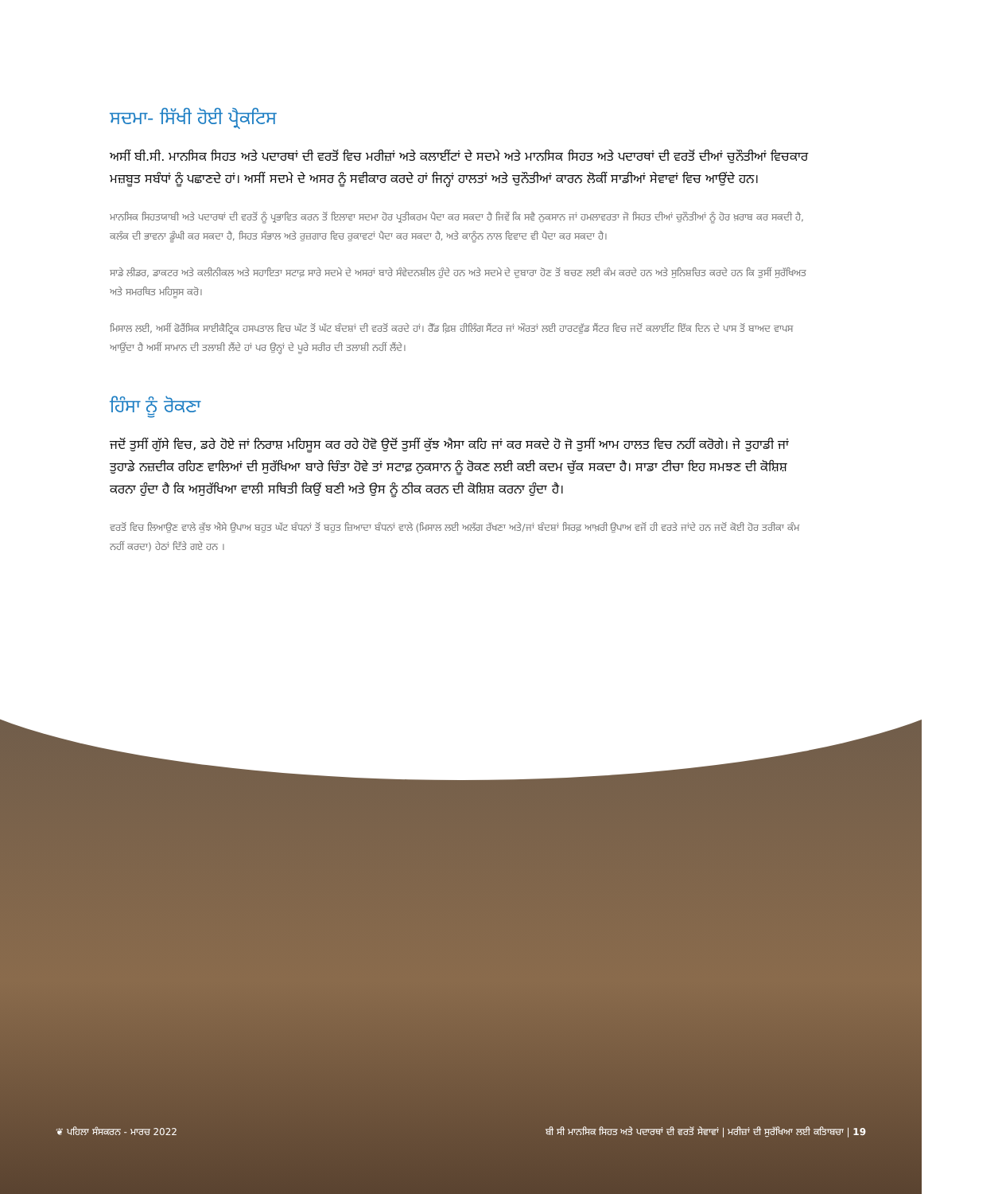ਸਦਮਾ- ਸਿੱਖੀ ਹੋਈ ਪ੍ਰੈਕਟਿਸ
ਅਸੀਂ ਬੀ.ਸੀ. ਮਾਨਸਿਕ ਸਿਹਤ ਅਤੇ ਪਦਾਰਥਾਂ ਦੀ ਵਰਤੋਂ ਵਿਚ ਮਰੀਜ਼ਾਂ ਅਤੇ ਕਲਾਈਂਟਾਂ ਦੇ ਸਦਮੇ ਅਤੇ ਮਾਨਸਿਕ ਸਿਹਤ ਅਤੇ ਪਦਾਰਥਾਂ ਦੀ ਵਰਤੋਂ ਦੀਆਂ ਚੁਨੌਤੀਆਂ ਵਿਚਕਾਰ ਮਜ਼ਬੂਤ ਸਬੰਧਾਂ ਨੂੰ ਪਛਾਣਦੇ ਹਾਂ। ਅਸੀਂ ਸਦਮੇ ਦੇ ਅਸਰ ਨੂੰ ਸਵੀਕਾਰ ਕਰਦੇ ਹਾਂ ਜਿਨ੍ਹਾਂ ਹਾਲਤਾਂ ਅਤੇ ਚੁਨੌਤੀਆਂ ਕਾਰਨ ਲੋਕੀਂ ਸਾਡੀਆਂ ਸੇਵਾਵਾਂ ਵਿਚ ਆਉਂਦੇ ਹਨ।
ਮਾਨਸਿਕ ਸਿਹਤਯਾਬੀ ਅਤੇ ਪਦਾਰਥਾਂ ਦੀ ਵਰਤੋਂ ਨੂੰ ਪ੍ਰਭਾਵਿਤ ਕਰਨ ਤੋਂ ਇਲਾਵਾ ਸਦਮਾ ਹੋਰ ਪ੍ਰਤੀਕਰਮ ਪੈਦਾ ਕਰ ਸਕਦਾ ਹੈ ਜਿਵੇਂ ਕਿ ਸਵੈ ਨੁਕਸਾਨ ਜਾਂ ਹਮਲਾਵਰਤਾ ਜੋ ਸਿਹਤ ਦੀਆਂ ਚੁਨੌਤੀਆਂ ਨੂੰ ਹੋਰ ਖ਼ਰਾਬ ਕਰ ਸਕਦੀ ਹੈ, ਕਲੰਕ ਦੀ ਭਾਵਨਾ ਡੂੰਘੀ ਕਰ ਸਕਦਾ ਹੈ, ਸਿਹਤ ਸੰਭਾਲ ਅਤੇ ਰੁਜ਼ਗਾਰ ਵਿਚ ਰੁਕਾਵਟਾਂ ਪੈਦਾ ਕਰ ਸਕਦਾ ਹੈ, ਅਤੇ ਕਾਨੂੰਨ ਨਾਲ ਵਿਵਾਦ ਵੀ ਪੈਦਾ ਕਰ ਸਕਦਾ ਹੈ।
ਸਾਡੇ ਲੀਡਰ, ਡਾਕਟਰ ਅਤੇ ਕਲੀਨੀਕਲ ਅਤੇ ਸਹਾਇਤਾ ਸਟਾਫ਼ ਸਾਰੇ ਸਦਮੇ ਦੇ ਅਸਰਾਂ ਬਾਰੇ ਸੰਵੇਦਨਸ਼ੀਲ ਹੁੰਦੇ ਹਨ ਅਤੇ ਸਦਮੇ ਦੇ ਦੁਬਾਰਾ ਹੋਣ ਤੋਂ ਬਚਣ ਲਈ ਕੰਮ ਕਰਦੇ ਹਨ ਅਤੇ ਸੁਨਿਸ਼ਚਿਤ ਕਰਦੇ ਹਨ ਕਿ ਤੁਸੀਂ ਸੁਰੱਖਿਅਤ ਅਤੇ ਸਮਰਥਿਤ ਮਹਿਸੂਸ ਕਰੋ।
ਮਿਸਾਲ ਲਈ, ਅਸੀਂ ਫੋਰੈਂਸਿਕ ਸਾਈਕੈਟ੍ਰਿਕ ਹਸਪਤਾਲ ਵਿਚ ਘੱਟ ਤੋਂ ਘੱਟ ਬੰਦਸ਼ਾਂ ਦੀ ਵਰਤੋਂ ਕਰਦੇ ਹਾਂ। ਰੈੱਡ ਫ਼ਿਸ਼ ਹੀਲਿੰਗ ਸੈਂਟਰ ਜਾਂ ਔਰਤਾਂ ਲਈ ਹਾਰਟਵੁੱਡ ਸੈਂਟਰ ਵਿਚ ਜਦੋਂ ਕਲਾਈਂਟ ਇੱਕ ਦਿਨ ਦੇ ਪਾਸ ਤੋਂ ਬਾਅਦ ਵਾਪਸ ਆਉਂਦਾ ਹੈ ਅਸੀਂ ਸਾਮਾਨ ਦੀ ਤਲਾਸ਼ੀ ਲੈਂਦੇ ਹਾਂ ਪਰ ਉਨ੍ਹਾਂ ਦੇ ਪੂਰੇ ਸਰੀਰ ਦੀ ਤਲਾਸ਼ੀ ਨਹੀਂ ਲੈਂਦੇ।
ਹਿੰਸਾ ਨੂੰ ਰੋਕਣਾ
ਜਦੋਂ ਤੁਸੀਂ ਗੁੱਸੇ ਵਿਚ, ਡਰੇ ਹੋਏ ਜਾਂ ਨਿਰਾਸ਼ ਮਹਿਸੂਸ ਕਰ ਰਹੇ ਹੋਵੋ ਉਦੋਂ ਤੁਸੀਂ ਕੁੱਝ ਐਸਾ ਕਹਿ ਜਾਂ ਕਰ ਸਕਦੇ ਹੋ ਜੋ ਤੁਸੀਂ ਆਮ ਹਾਲਤ ਵਿਚ ਨਹੀਂ ਕਰੋਗੇ। ਜੇ ਤੁਹਾਡੀ ਜਾਂ ਤੁਹਾਡੇ ਨਜ਼ਦੀਕ ਰਹਿਣ ਵਾਲਿਆਂ ਦੀ ਸੁਰੱਖਿਆ ਬਾਰੇ ਚਿੰਤਾ ਹੋਵੇ ਤਾਂ ਸਟਾਫ਼ ਨੁਕਸਾਨ ਨੂੰ ਰੋਕਣ ਲਈ ਕਈ ਕਦਮ ਚੁੱਕ ਸਕਦਾ ਹੈ। ਸਾਡਾ ਟੀਚਾ ਇਹ ਸਮਝਣ ਦੀ ਕੋਸ਼ਿਸ਼ ਕਰਨਾ ਹੁੰਦਾ ਹੈ ਕਿ ਅਸੁਰੱਖਿਆ ਵਾਲੀ ਸਥਿਤੀ ਕਿਉਂ ਬਣੀ ਅਤੇ ਉਸ ਨੂੰ ਠੀਕ ਕਰਨ ਦੀ ਕੋਸ਼ਿਸ਼ ਕਰਨਾ ਹੁੰਦਾ ਹੈ।
ਵਰਤੋਂ ਵਿਚ ਲਿਆਉਣ ਵਾਲੇ ਕੁੱਝ ਐਸੇ ਉਪਾਅ ਬਹੁਤ ਘੱਟ ਬੰਧਨਾਂ ਤੋਂ ਬਹੁਤ ਜ਼ਿਆਦਾ ਬੰਧਨਾਂ ਵਾਲੇ (ਮਿਸਾਲ ਲਈ ਅਲੱਗ ਰੱਖਣਾ ਅਤੇ/ਜਾਂ ਬੰਦਸ਼ਾਂ ਸਿਰਫ਼ ਆਖ਼ਰੀ ਉਪਾਅ ਵਜੋਂ ਹੀ ਵਰਤੇ ਜਾਂਦੇ ਹਨ ਜਦੋਂ ਕੋਈ ਹੋਰ ਤਰੀਕਾ ਕੰਮ ਨਹੀਂ ਕਰਦਾ) ਹੇਠਾਂ ਦਿੱਤੇ ਗਏ ਹਨ ।
❦ ਪਹਿਲਾ ਸੰਸਕਰਨ - ਮਾਰਚ 2022 ਬੀ ਸੀ ਮਾਨਸਿਕ ਸਿਹਤ ਅਤੇ ਪਦਾਰਥਾਂ ਦੀ ਵਰਤੋਂ ਸੇਵਾਵਾਂ | ਮਰੀਜ਼ਾਂ ਦੀ ਸੁਰੱਖਿਆ ਲਈ ਕਤਿਾਬਚਾ | 19